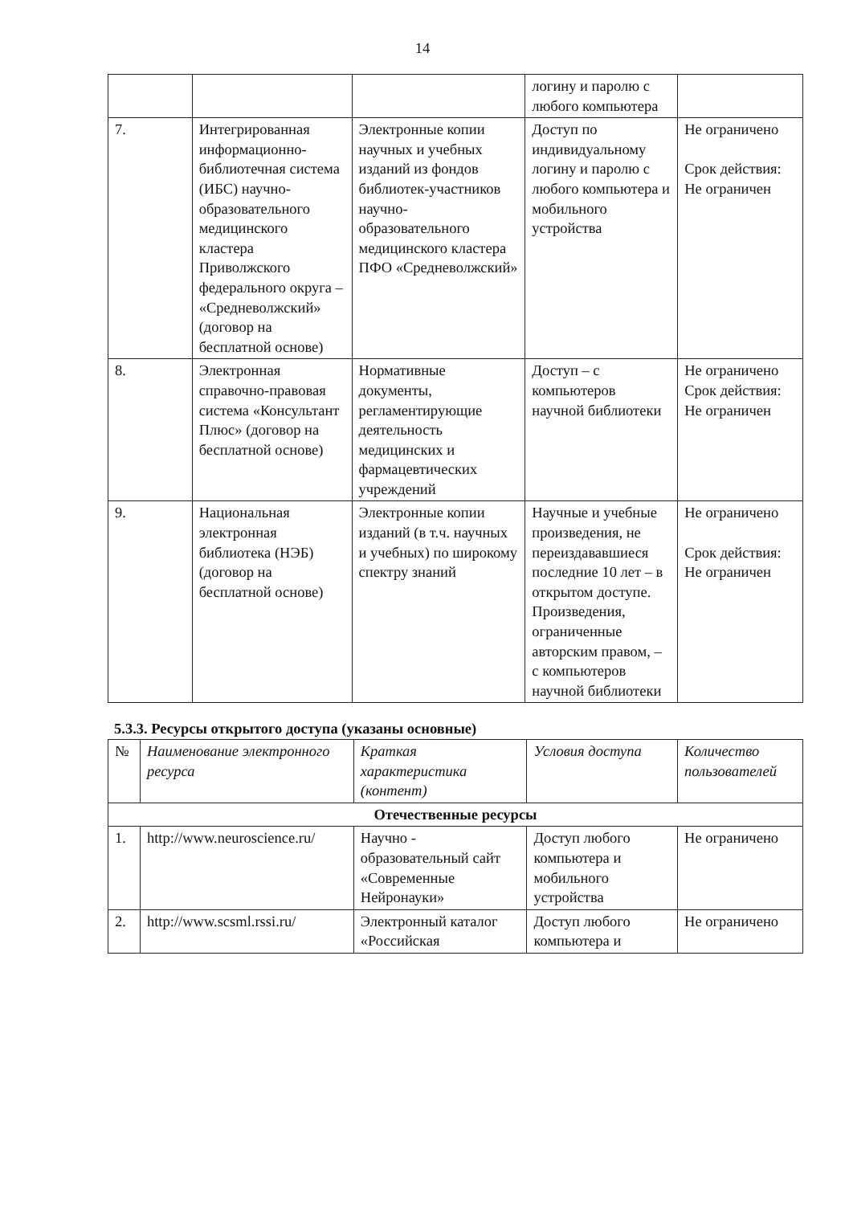14
| | | | логину и паролю с любого компьютера | |
| 7. | Интегрированная информационно-библиотечная система (ИБС) научно-образовательного медицинского кластера Приволжского федерального округа – «Средневолжский» (договор на бесплатной основе) | Электронные копии научных и учебных изданий из фондов библиотек-участников научно-образовательного медицинского кластера ПФО «Средневолжский» | Доступ по индивидуальному логину и паролю с любого компьютера и мобильного устройства | Не ограничено Срок действия: Не ограничен |
| 8. | Электронная справочно-правовая система «Консультант Плюс» (договор на бесплатной основе) | Нормативные документы, регламентирующие деятельность медицинских и фармацевтических учреждений | Доступ – с компьютеров научной библиотеки | Не ограничено Срок действия: Не ограничен |
| 9. | Национальная электронная библиотека (НЭБ) (договор на бесплатной основе) | Электронные копии изданий (в т.ч. научных и учебных) по широкому спектру знаний | Научные и учебные произведения, не переиздававшиеся последние 10 лет – в открытом доступе. Произведения, ограниченные авторским правом, – с компьютеров научной библиотеки | Не ограничено Срок действия: Не ограничен |
5.3.3. Ресурсы открытого доступа (указаны основные)
| № | Наименование электронного ресурса | Краткая характеристика (контент) | Условия доступа | Количество пользователей |
| --- | --- | --- | --- | --- |
| Отечественные ресурсы | | | | |
| 1. | http://www.neuroscience.ru/ | Научно - образовательный сайт «Современные Нейронауки» | Доступ любого компьютера и мобильного устройства | Не ограничено |
| 2. | http://www.scsml.rssi.ru/ | Электронный каталог «Российская | Доступ любого компьютера и | Не ограничено |